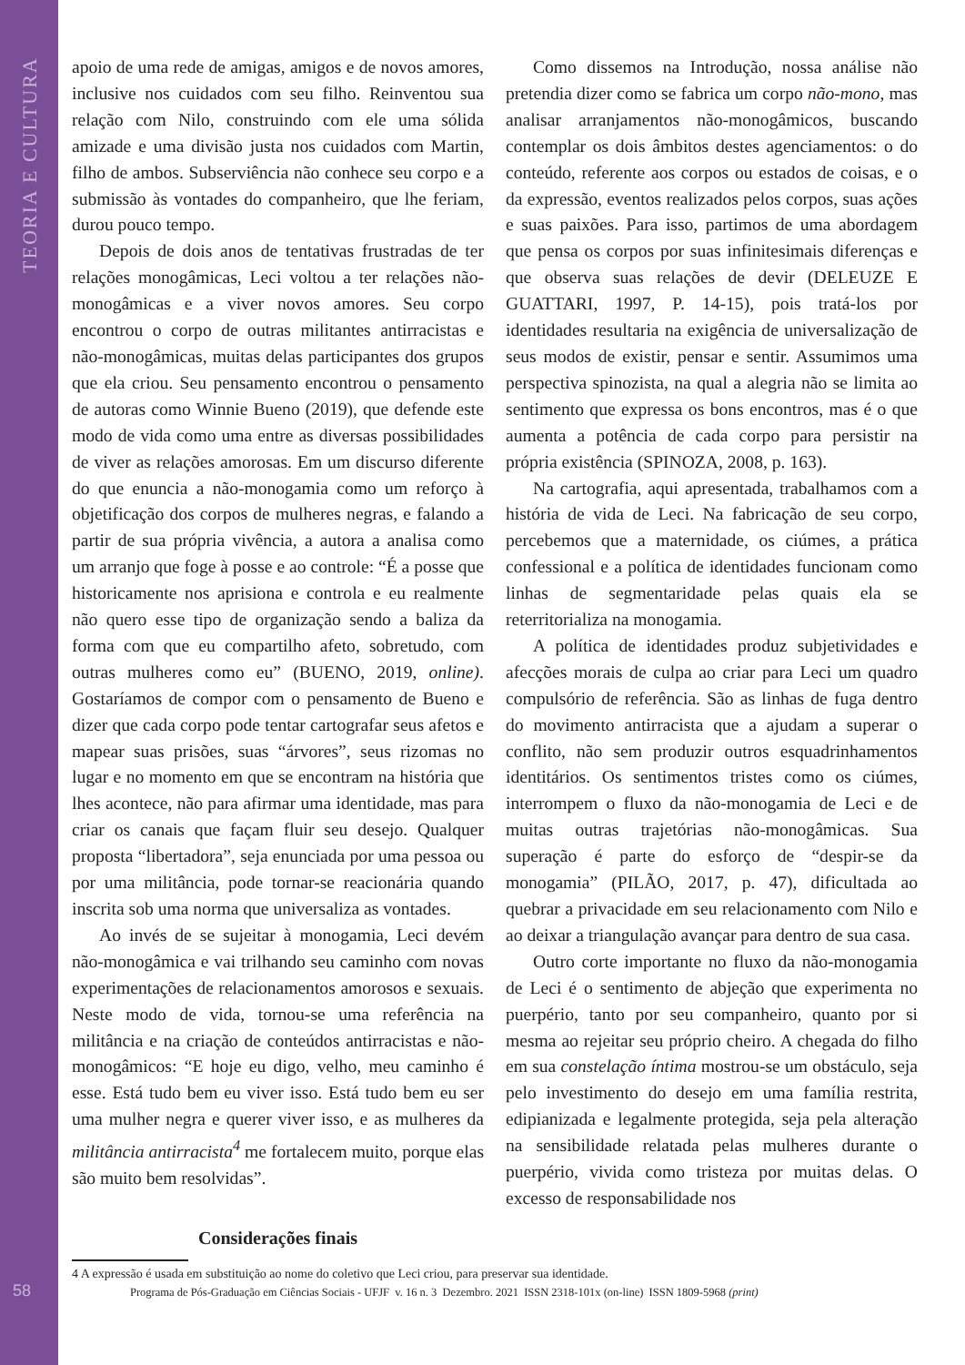TEORIA E CULTURA
apoio de uma rede de amigas, amigos e de novos amores, inclusive nos cuidados com seu filho. Reinventou sua relação com Nilo, construindo com ele uma sólida amizade e uma divisão justa nos cuidados com Martin, filho de ambos. Subserviência não conhece seu corpo e a submissão às vontades do companheiro, que lhe feriam, durou pouco tempo.
Depois de dois anos de tentativas frustradas de ter relações monogâmicas, Leci voltou a ter relações não-monogâmicas e a viver novos amores. Seu corpo encontrou o corpo de outras militantes antirracistas e não-monogâmicas, muitas delas participantes dos grupos que ela criou. Seu pensamento encontrou o pensamento de autoras como Winnie Bueno (2019), que defende este modo de vida como uma entre as diversas possibilidades de viver as relações amorosas. Em um discurso diferente do que enuncia a não-monogamia como um reforço à objetificação dos corpos de mulheres negras, e falando a partir de sua própria vivência, a autora a analisa como um arranjo que foge à posse e ao controle: “É a posse que historicamente nos aprisiona e controla e eu realmente não quero esse tipo de organização sendo a baliza da forma com que eu compartilho afeto, sobretudo, com outras mulheres como eu” (BUENO, 2019, online). Gostaríamos de compor com o pensamento de Bueno e dizer que cada corpo pode tentar cartografar seus afetos e mapear suas prisões, suas “árvores”, seus rizomas no lugar e no momento em que se encontram na história que lhes acontece, não para afirmar uma identidade, mas para criar os canais que façam fluir seu desejo. Qualquer proposta “libertadora”, seja enunciada por uma pessoa ou por uma militância, pode tornar-se reacionária quando inscrita sob uma norma que universaliza as vontades.
Ao invés de se sujeitar à monogamia, Leci devém não-monogâmica e vai trilhando seu caminho com novas experimentações de relacionamentos amorosos e sexuais. Neste modo de vida, tornou-se uma referência na militância e na criação de conteúdos antirracistas e não-monogâmicos: “E hoje eu digo, velho, meu caminho é esse. Está tudo bem eu viver isso. Está tudo bem eu ser uma mulher negra e querer viver isso, e as mulheres da militância antirracista<sup>4</sup> me fortalecem muito, porque elas são muito bem resolvidas”.
Considerações finais
Como dissemos na Introdução, nossa análise não pretendia dizer como se fabrica um corpo não-mono, mas analisar arranjamentos não-monogâmicos, buscando contemplar os dois âmbitos destes agenciamentos: o do conteúdo, referente aos corpos ou estados de coisas, e o da expressão, eventos realizados pelos corpos, suas ações e suas paixões. Para isso, partimos de uma abordagem que pensa os corpos por suas infinitesimais diferenças e que observa suas relações de devir (DELEUZE E GUATTARI, 1997, P. 14-15), pois tratá-los por identidades resultaria na exigência de universalização de seus modos de existir, pensar e sentir. Assumimos uma perspectiva spinozista, na qual a alegria não se limita ao sentimento que expressa os bons encontros, mas é o que aumenta a potência de cada corpo para persistir na própria existência (SPINOZA, 2008, p. 163).
Na cartografia, aqui apresentada, trabalhamos com a história de vida de Leci. Na fabricação de seu corpo, percebemos que a maternidade, os ciúmes, a prática confessional e a política de identidades funcionam como linhas de segmentaridade pelas quais ela se reterritorializa na monogamia.
A política de identidades produz subjetividades e afecções morais de culpa ao criar para Leci um quadro compulsório de referência. São as linhas de fuga dentro do movimento antirracista que a ajudam a superar o conflito, não sem produzir outros esquadrinhamentos identitários. Os sentimentos tristes como os ciúmes, interrompem o fluxo da não-monogamia de Leci e de muitas outras trajetórias não-monogâmicas. Sua superação é parte do esforço de “despir-se da monogamia” (PILÃO, 2017, p. 47), dificultada ao quebrar a privacidade em seu relacionamento com Nilo e ao deixar a triangulação avançar para dentro de sua casa.
Outro corte importante no fluxo da não-monogamia de Leci é o sentimento de abjeção que experimenta no puerpério, tanto por seu companheiro, quanto por si mesma ao rejeitar seu próprio cheiro. A chegada do filho em sua constelação íntima mostrou-se um obstáculo, seja pelo investimento do desejo em uma família restrita, edipianizada e legalmente protegida, seja pela alteração na sensibilidade relatada pelas mulheres durante o puerpério, vivida como tristeza por muitas delas. O excesso de responsabilidade nos
4 A expressão é usada em substituição ao nome do coletivo que Leci criou, para preservar sua identidade.
58
Programa de Pós-Graduação em Ciências Sociais - UFJF v. 16 n. 3 Dezembro. 2021 ISSN 2318-101x (on-line) ISSN 1809-5968 (print)